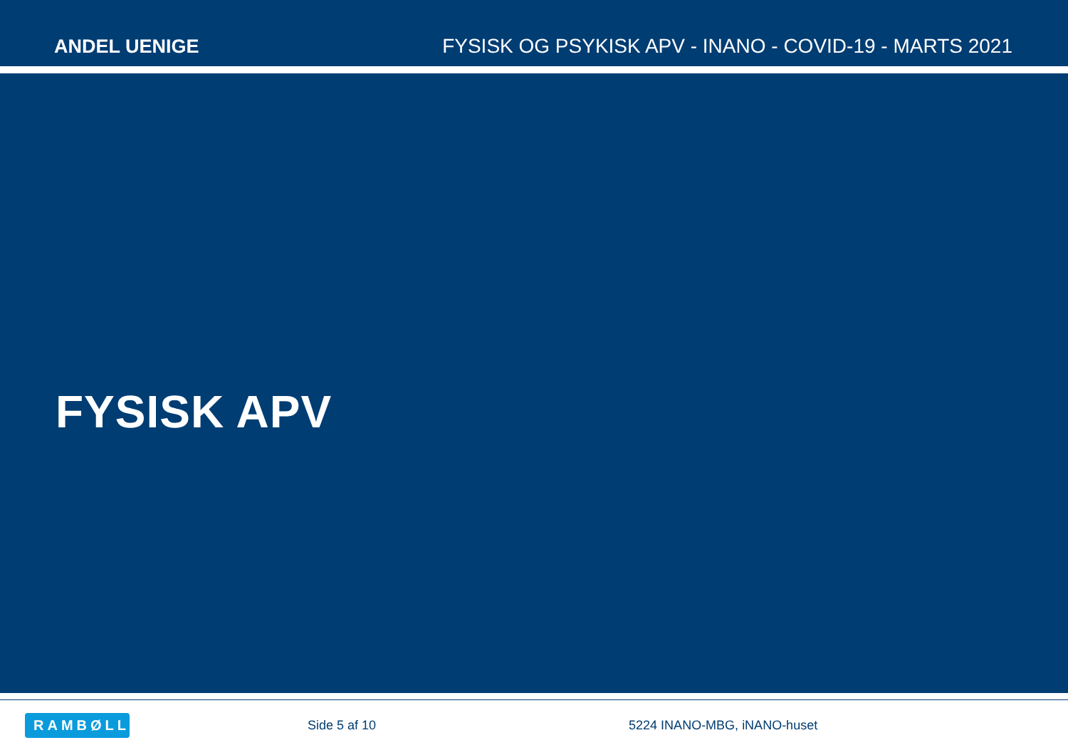ANDEL UENIGE
FYSISK OG PSYKISK APV - INANO - COVID-19 - MARTS 2021
FYSISK APV
RAMBØLL
Side 5 af 10 5224 INANO-MBG, iNANO-huset